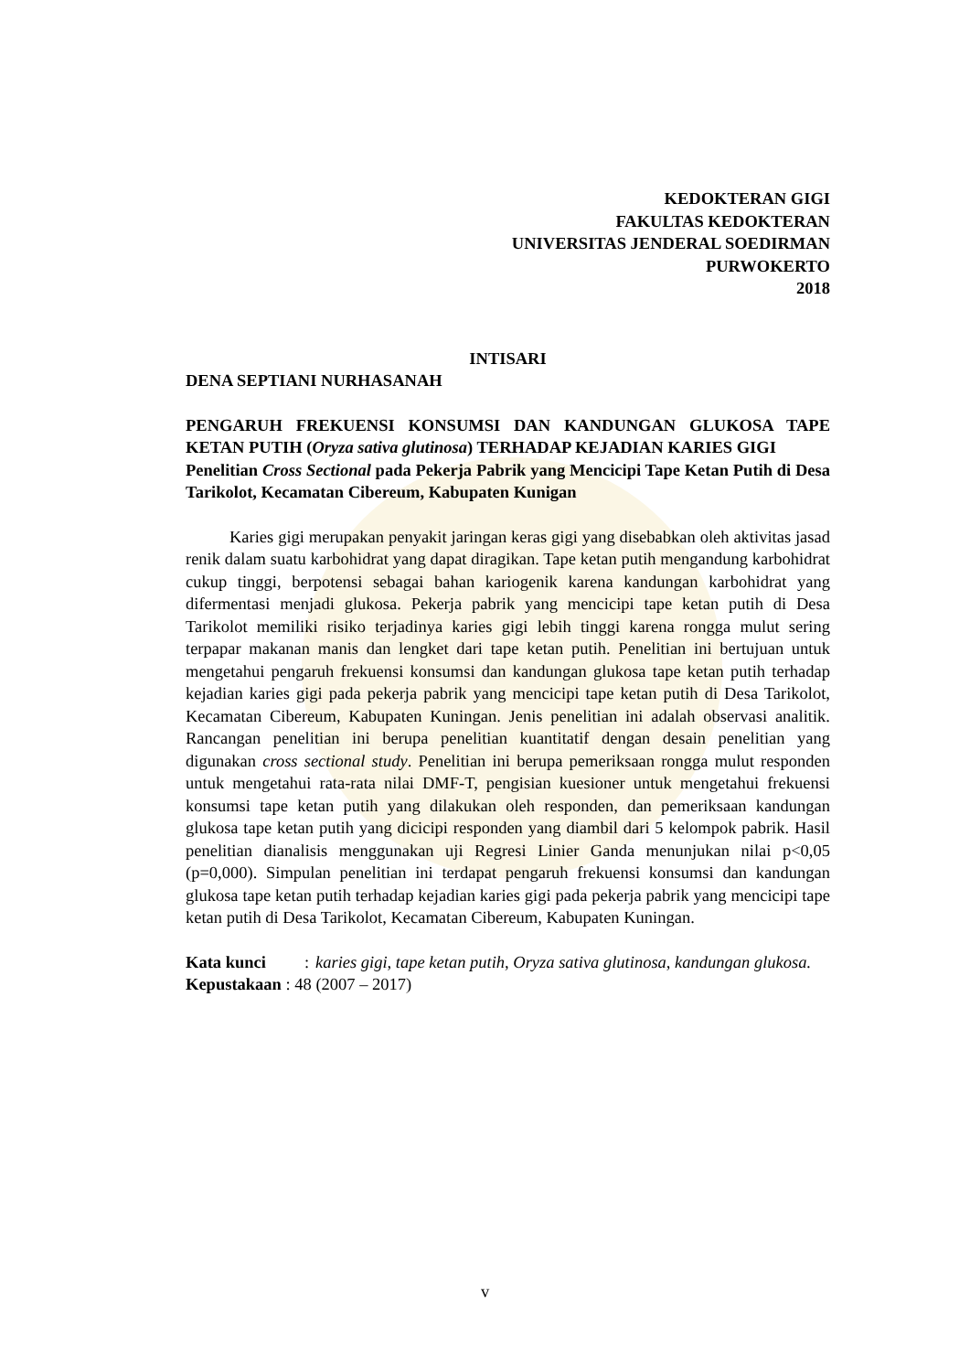KEDOKTERAN GIGI
FAKULTAS KEDOKTERAN
UNIVERSITAS JENDERAL SOEDIRMAN
PURWOKERTO
2018
INTISARI
DENA SEPTIANI NURHASANAH
PENGARUH FREKUENSI KONSUMSI DAN KANDUNGAN GLUKOSA TAPE KETAN PUTIH (Oryza sativa glutinosa) TERHADAP KEJADIAN KARIES GIGI
Penelitian Cross Sectional pada Pekerja Pabrik yang Mencicipi Tape Ketan Putih di Desa Tarikolot, Kecamatan Cibereum, Kabupaten Kunigan
Karies gigi merupakan penyakit jaringan keras gigi yang disebabkan oleh aktivitas jasad renik dalam suatu karbohidrat yang dapat diragikan. Tape ketan putih mengandung karbohidrat cukup tinggi, berpotensi sebagai bahan kariogenik karena kandungan karbohidrat yang difermentasi menjadi glukosa. Pekerja pabrik yang mencicipi tape ketan putih di Desa Tarikolot memiliki risiko terjadinya karies gigi lebih tinggi karena rongga mulut sering terpapar makanan manis dan lengket dari tape ketan putih. Penelitian ini bertujuan untuk mengetahui pengaruh frekuensi konsumsi dan kandungan glukosa tape ketan putih terhadap kejadian karies gigi pada pekerja pabrik yang mencicipi tape ketan putih di Desa Tarikolot, Kecamatan Cibereum, Kabupaten Kuningan. Jenis penelitian ini adalah observasi analitik. Rancangan penelitian ini berupa penelitian kuantitatif dengan desain penelitian yang digunakan cross sectional study. Penelitian ini berupa pemeriksaan rongga mulut responden untuk mengetahui rata-rata nilai DMF-T, pengisian kuesioner untuk mengetahui frekuensi konsumsi tape ketan putih yang dilakukan oleh responden, dan pemeriksaan kandungan glukosa tape ketan putih yang dicicipi responden yang diambil dari 5 kelompok pabrik. Hasil penelitian dianalisis menggunakan uji Regresi Linier Ganda menunjukan nilai p<0,05 (p=0,000). Simpulan penelitian ini terdapat pengaruh frekuensi konsumsi dan kandungan glukosa tape ketan putih terhadap kejadian karies gigi pada pekerja pabrik yang mencicipi tape ketan putih di Desa Tarikolot, Kecamatan Cibereum, Kabupaten Kuningan.
Kata kunci : karies gigi, tape ketan putih, Oryza sativa glutinosa, kandungan glukosa.
Kepustakaan : 48 (2007 – 2017)
v